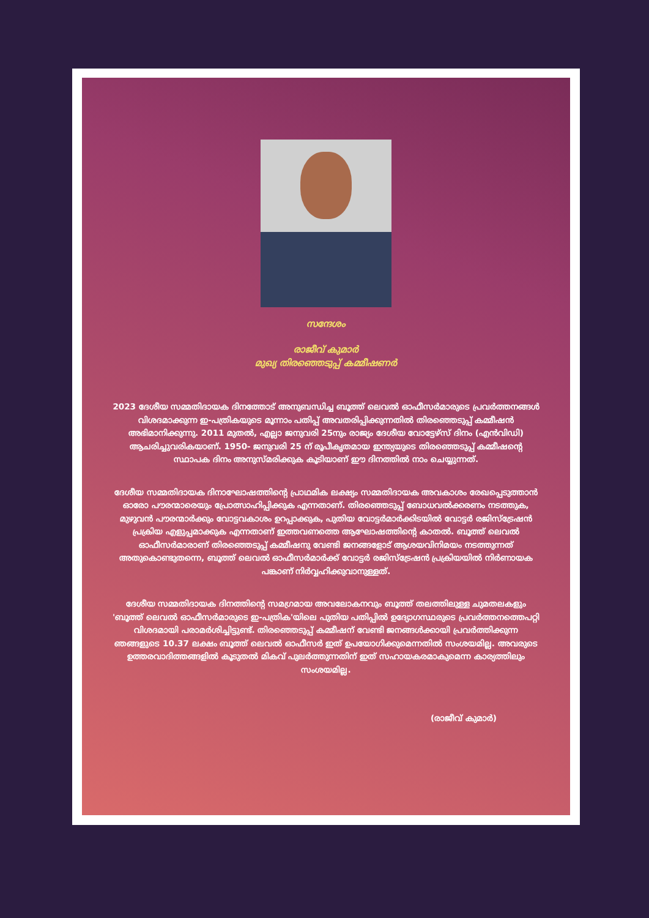സന്ദേശം
രാജീവ് കുമാർ
മുഖ്യ തിരഞ്ഞെടുപ്പ് കമ്മീഷണർ
2023 ദേശീയ സമ്മതിദായക ദിനത്തോട് അനുബന്ധിച്ച ബൂത്ത് ലെവൽ ഓഫീസർമാരുടെ പ്രവർത്തനങ്ങൾ വിശദമാക്കുന്ന ഇ-പത്രികയുടെ മൂന്നാം പതിപ്പ് അവതരിപ്പിക്കുന്നതിൽ തിരഞ്ഞെടുപ്പ് കമ്മീഷൻ അഭിമാനിക്കുന്നു. 2011 മുതൽ, എല്ലാ ജനുവരി 25നും രാജ്യം ദേശീയ വോട്ടേഴ്സ് ദിനം (എൻവിഡി) ആചരിച്ചുവരികയാണ്. 1950- ജനുവരി 25 ന് രൂപീകൃതമായ ഇന്ത്യയുടെ തിരഞ്ഞെടുപ്പ് കമ്മീഷന്റെ സ്ഥാപക ദിനം അനുസ്മരിക്കുക കൂടിയാണ് ഈ ദിനത്തിൽ നാം ചെയ്യുന്നത്.
ദേശീയ സമ്മതിദായക ദിനാഘോഷത്തിന്റെ പ്രാഥമിക ലക്ഷ്യം സമ്മതിദായക അവകാശം രേഖപ്പെടുത്താൻ ഓരോ പൗരന്മാരെയും പ്രോത്സാഹിപ്പിക്കുക എന്നതാണ്. തിരഞ്ഞെടുപ്പ് ബോധവൽക്കരണം നടത്തുക, മുഴുവൻ പൗരന്മാർക്കും വോട്ടവകാശം ഉറപ്പാക്കുക, പുതിയ വോട്ടർമാർക്കിടയിൽ വോട്ടർ രജിസ്ട്രേഷൻ പ്രക്രിയ എളുപ്പമാക്കുക എന്നതാണ് ഇത്തവണത്തെ ആഘോഷത്തിന്റെ കാതൽ. ബൂത്ത് ലെവൽ ഓഫീസർമാരാണ് തിരഞ്ഞെടുപ്പ് കമ്മീഷനു വേണ്ടി ജനങ്ങളോട് ആശയവിനിമയം നടത്തുന്നത് അതുകൊണ്ടുതന്നെ, ബൂത്ത് ലെവൽ ഓഫീസർമാർക്ക് വോട്ടർ രജിസ്ട്രേഷൻ പ്രക്രിയയിൽ നിർണായക പങ്കാണ് നിർവ്വഹിക്കുവാനുള്ളത്.
ദേശീയ സമ്മതിദായക ദിനത്തിന്റെ സമഗ്രമായ അവലോകനവും ബൂത്ത് തലത്തിലുള്ള ചുമതലകളും 'ബൂത്ത് ലെവൽ ഓഫീസർമാരുടെ ഇ-പത്രിക'യിലെ പുതിയ പതിപ്പിൽ ഉദ്യോഗസ്ഥരുടെ പ്രവർത്തനത്തെപറ്റി വിശദമായി പരാമർശിച്ചിട്ടുണ്ട്. തിരഞ്ഞെടുപ്പ് കമ്മീഷന് വേണ്ടി ജനങ്ങൾക്കായി പ്രവർത്തിക്കുന്ന ഞങ്ങളുടെ 10.37 ലക്ഷം ബൂത്ത് ലെവൽ ഓഫീസർ ഇത് ഉപയോഗിക്കുമെന്നതിൽ സംശയമില്ല. അവരുടെ ഉത്തരവാദിത്തങ്ങളിൽ കൂടുതൽ മികവ് പുലർത്തുന്നതിന് ഇത് സഹായകരമാകുമെന്ന കാര്യത്തിലും സംശയമില്ല.
(രാജീവ് കുമാർ)